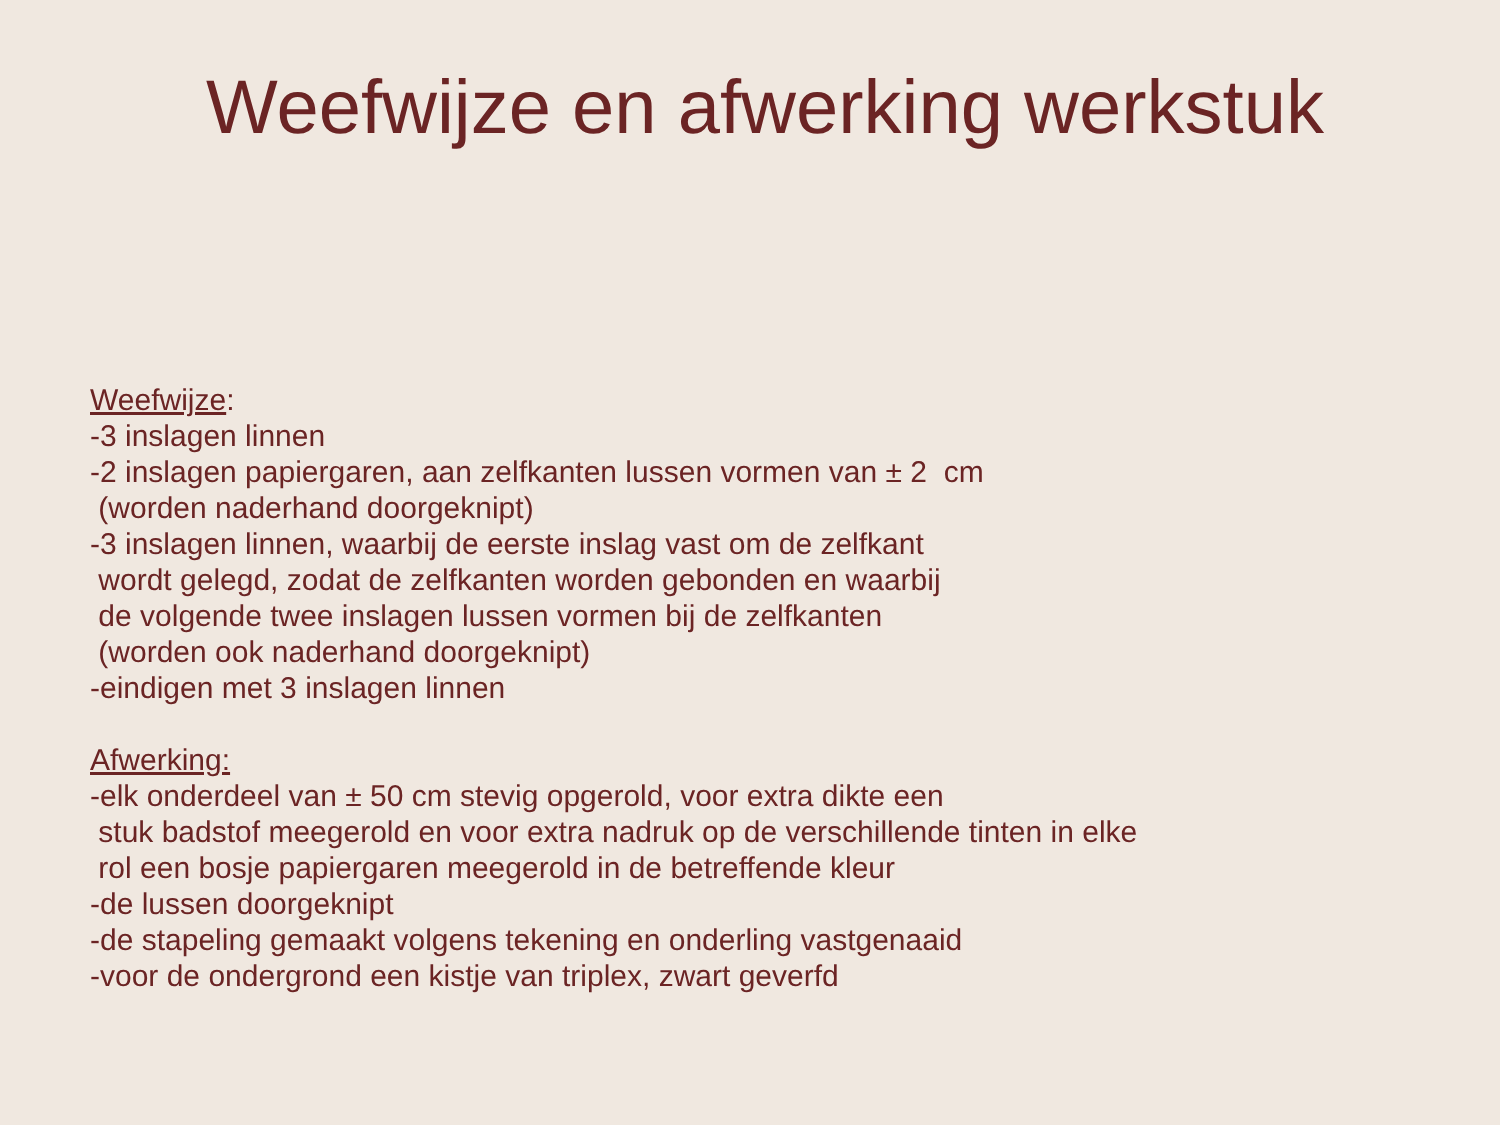Weefwijze en afwerking werkstuk
Weefwijze:
-3 inslagen linnen
-2 inslagen papiergaren, aan zelfkanten lussen vormen van ± 2 cm
(worden naderhand doorgeknipt)
-3 inslagen linnen, waarbij de eerste inslag vast om de zelfkant
wordt gelegd, zodat de zelfkanten worden gebonden en waarbij
de volgende twee inslagen lussen vormen bij de zelfkanten
(worden ook naderhand doorgeknipt)
-eindigen met 3 inslagen linnen
Afwerking:
-elk onderdeel van ± 50 cm stevig opgerold, voor extra dikte een
stuk badstof meegerold en voor extra nadruk op de verschillende tinten in elke
rol een bosje papiergaren meegerold in de betreffende kleur
-de lussen doorgeknipt
-de stapeling gemaakt volgens tekening en onderling vastgenaaid
-voor de ondergrond een kistje van triplex, zwart geverfd